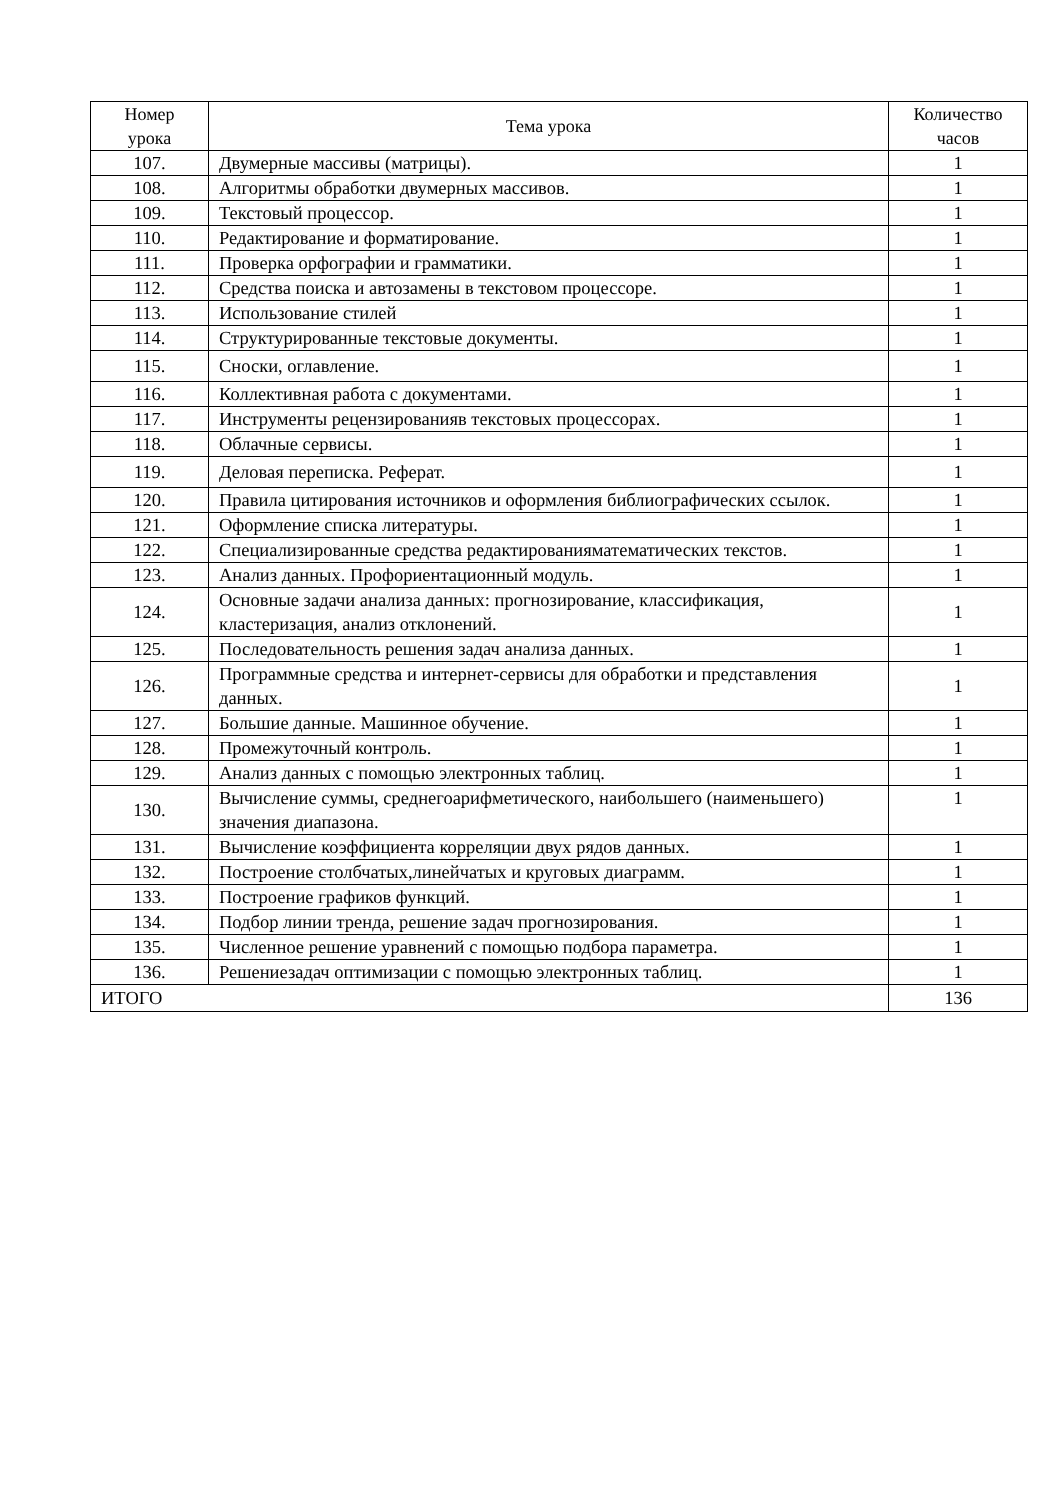| Номер урока | Тема урока | Количество часов |
| --- | --- | --- |
| 107. | Двумерные массивы (матрицы). | 1 |
| 108. | Алгоритмы обработки двумерных массивов. | 1 |
| 109. | Текстовый процессор. | 1 |
| 110. | Редактирование и форматирование. | 1 |
| 111. | Проверка орфографии и грамматики. | 1 |
| 112. | Средства поиска и автозамены в текстовом процессоре. | 1 |
| 113. | Использование стилей | 1 |
| 114. | Структурированные текстовые документы. | 1 |
| 115. | Сноски, оглавление. | 1 |
| 116. | Коллективная работа с документами. | 1 |
| 117. | Инструменты рецензированияв текстовых процессорах. | 1 |
| 118. | Облачные сервисы. | 1 |
| 119. | Деловая переписка. Реферат. | 1 |
| 120. | Правила цитирования источников и оформления библиографических ссылок. | 1 |
| 121. | Оформление списка литературы. | 1 |
| 122. | Специализированные средства редактированияматематических текстов. | 1 |
| 123. | Анализ данных. Профориентационный модуль. | 1 |
| 124. | Основные задачи анализа данных: прогнозирование, классификация, кластеризация, анализ отклонений. | 1 |
| 125. | Последовательность решения задач анализа данных. | 1 |
| 126. | Программные средства и интернет-сервисы для обработки и представления данных. | 1 |
| 127. | Большие данные. Машинное обучение. | 1 |
| 128. | Промежуточный контроль. | 1 |
| 129. | Анализ данных с помощью электронных таблиц. | 1 |
| 130. | Вычисление суммы, среднегоарифметического, наибольшего (наименьшего) значения диапазона. | 1 |
| 131. | Вычисление коэффициента корреляции двух рядов данных. | 1 |
| 132. | Построение столбчатых,линейчатых и круговых диаграмм. | 1 |
| 133. | Построение графиков функций. | 1 |
| 134. | Подбор линии тренда, решение задач прогнозирования. | 1 |
| 135. | Численное решение уравнений с помощью подбора параметра. | 1 |
| 136. | Решениезадач оптимизации с помощью электронных таблиц. | 1 |
| ИТОГО | | 136 |